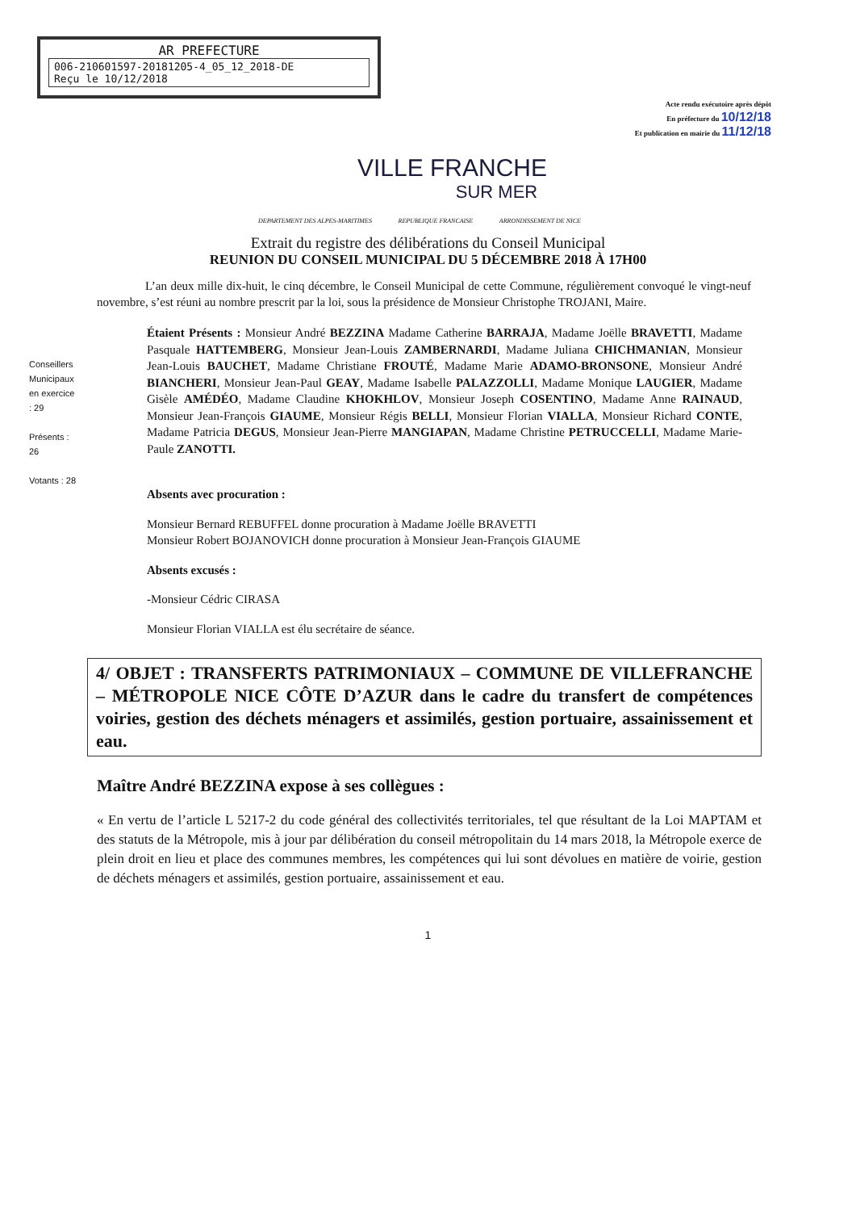AR PREFECTURE
006-210601597-20181205-4_05_12_2018-DE
Reçu le 10/12/2018
Acte rendu exécutoire après dépôt
En préfecture du 10/12/18
Et publication en mairie du 11/12/18
VILLE FRANCHE
SUR MER
DEPARTEMENT DES ALPES-MARITIMES REPUBLIQUE FRANCAISE ARRONDISSEMENT DE NICE
Extrait du registre des délibérations du Conseil Municipal
REUNION DU CONSEIL MUNICIPAL DU 5 DÉCEMBRE 2018 À 17H00
L’an deux mille dix-huit, le cinq décembre, le Conseil Municipal de cette Commune, régulièrement convoqué le vingt-neuf novembre, s’est réuni au nombre prescrit par la loi, sous la présidence de Monsieur Christophe TROJANI, Maire.
Conseillers Municipaux en exercice : 29
Présents : 26
Votants : 28
Étaient Présents : Monsieur André BEZZINA Madame Catherine BARRAJA, Madame Joëlle BRAVETTI, Madame Pasquale HATTEMBERG, Monsieur Jean-Louis ZAMBERNARDI, Madame Juliana CHICHMANIAN, Monsieur Jean-Louis BAUCHET, Madame Christiane FROUTÉ, Madame Marie ADAMO-BRONSONE, Monsieur André BIANCHERI, Monsieur Jean-Paul GEAY, Madame Isabelle PALAZZOLLI, Madame Monique LAUGIER, Madame Gisèle AMÉDÉO, Madame Claudine KHOKHLOV, Monsieur Joseph COSENTINO, Madame Anne RAINAUD, Monsieur Jean-François GIAUME, Monsieur Régis BELLI, Monsieur Florian VIALLA, Monsieur Richard CONTE, Madame Patricia DEGUS, Monsieur Jean-Pierre MANGIAPAN, Madame Christine PETRUCCELLI, Madame Marie-Paule ZANOTTI.
Absents avec procuration :
Monsieur Bernard REBUFFEL donne procuration à Madame Joëlle BRAVETTI
Monsieur Robert BOJANOVICH donne procuration à Monsieur Jean-François GIAUME
Absents excusés :
-Monsieur Cédric CIRASA
Monsieur Florian VIALLA est élu secrétaire de séance.
4/ OBJET : TRANSFERTS PATRIMONIAUX – COMMUNE DE VILLEFRANCHE – MÉTROPOLE NICE CÔTE D’AZUR dans le cadre du transfert de compétences voiries, gestion des déchets ménagers et assimilés, gestion portuaire, assainissement et eau.
Maître André BEZZINA expose à ses collègues :
« En vertu de l’article L 5217-2 du code général des collectivités territoriales, tel que résultant de la Loi MAPTAM et des statuts de la Métropole, mis à jour par délibération du conseil métropolitain du 14 mars 2018, la Métropole exerce de plein droit en lieu et place des communes membres, les compétences qui lui sont dévolues en matière de voirie, gestion de déchets ménagers et assimilés, gestion portuaire, assainissement et eau.
1